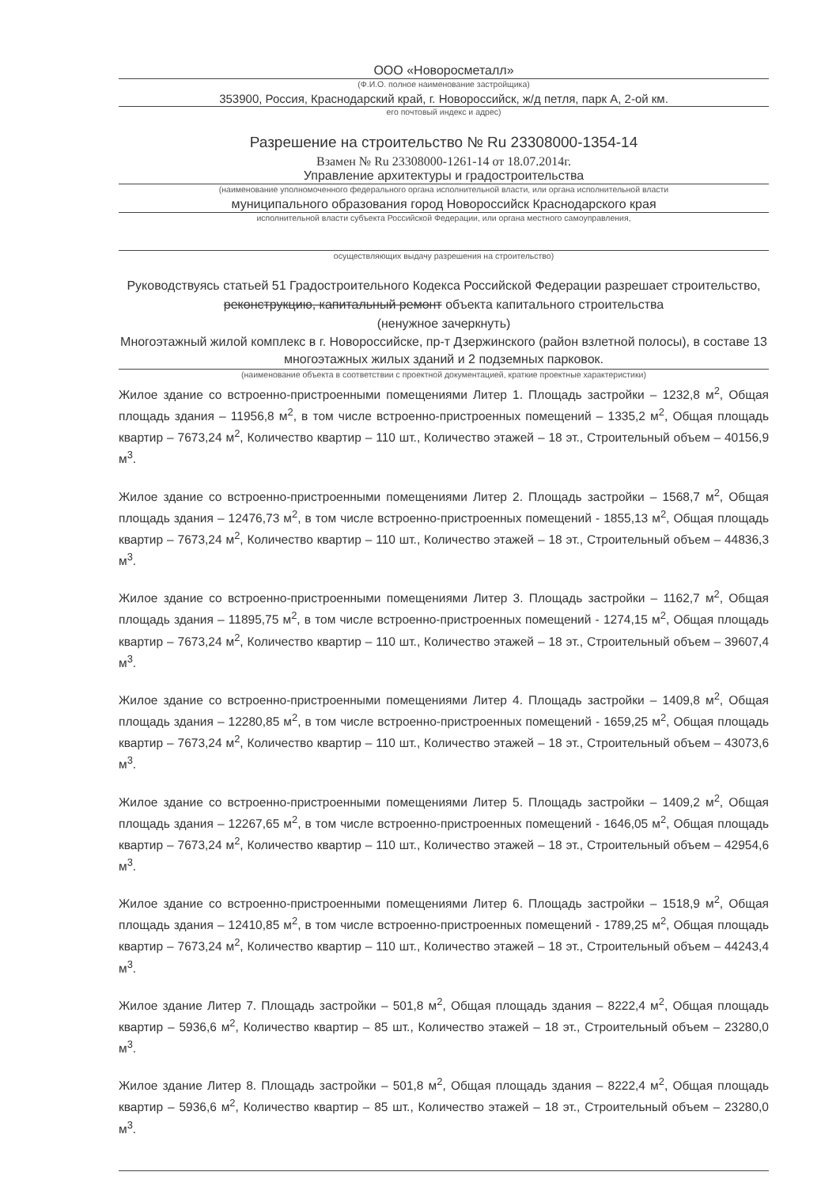ООО «Новоросметалл»
(Ф.И.О. полное наименование застройщика)
353900, Россия, Краснодарский край, г. Новороссийск, ж/д петля, парк А, 2-ой км.
его почтовый индекс и адрес)
Разрешение на строительство № Ru 23308000-1354-14
Взамен № Ru 23308000-1261-14 от 18.07.2014г.
Управление архитектуры и градостроительства
(наименование уполномоченного федерального органа исполнительной власти, или органа исполнительной власти
муниципального образования город Новороссийск Краснодарского края
исполнительной власти субъекта Российской Федерации, или органа местного самоуправления,
осуществляющих выдачу разрешения на строительство)
Руководствуясь статьей 51 Градостроительного Кодекса Российской Федерации разрешает строительство, реконструкцию, капитальный ремонт объекта капитального строительства
(ненужное зачеркнуть)
Многоэтажный жилой комплекс в г. Новороссийске, пр-т Дзержинского (район взлетной полосы), в составе 13 многоэтажных жилых зданий и 2 подземных парковок.
(наименование объекта в соответствии с проектной документацией, краткие проектные характеристики)
Жилое здание со встроенно-пристроенными помещениями Литер 1. Площадь застройки – 1232,8 м<sup>2</sup>, Общая площадь здания – 11956,8 м<sup>2</sup>, в том числе встроенно-пристроенных помещений – 1335,2 м<sup>2</sup>, Общая площадь квартир – 7673,24 м<sup>2</sup>, Количество квартир – 110 шт., Количество этажей – 18 эт., Строительный объем – 40156,9 м<sup>3</sup>.
Жилое здание со встроенно-пристроенными помещениями Литер 2. Площадь застройки – 1568,7 м<sup>2</sup>, Общая площадь здания – 12476,73 м<sup>2</sup>, в том числе встроенно-пристроенных помещений - 1855,13 м<sup>2</sup>, Общая площадь квартир – 7673,24 м<sup>2</sup>, Количество квартир – 110 шт., Количество этажей – 18 эт., Строительный объем – 44836,3 м<sup>3</sup>.
Жилое здание со встроенно-пристроенными помещениями Литер 3. Площадь застройки – 1162,7 м<sup>2</sup>, Общая площадь здания – 11895,75 м<sup>2</sup>, в том числе встроенно-пристроенных помещений - 1274,15 м<sup>2</sup>, Общая площадь квартир – 7673,24 м<sup>2</sup>, Количество квартир – 110 шт., Количество этажей – 18 эт., Строительный объем – 39607,4 м<sup>3</sup>.
Жилое здание со встроенно-пристроенными помещениями Литер 4. Площадь застройки – 1409,8 м<sup>2</sup>, Общая площадь здания – 12280,85 м<sup>2</sup>, в том числе встроенно-пристроенных помещений - 1659,25 м<sup>2</sup>, Общая площадь квартир – 7673,24 м<sup>2</sup>, Количество квартир – 110 шт., Количество этажей – 18 эт., Строительный объем – 43073,6 м<sup>3</sup>.
Жилое здание со встроенно-пристроенными помещениями Литер 5. Площадь застройки – 1409,2 м<sup>2</sup>, Общая площадь здания – 12267,65 м<sup>2</sup>, в том числе встроенно-пристроенных помещений - 1646,05 м<sup>2</sup>, Общая площадь квартир – 7673,24 м<sup>2</sup>, Количество квартир – 110 шт., Количество этажей – 18 эт., Строительный объем – 42954,6 м<sup>3</sup>.
Жилое здание со встроенно-пристроенными помещениями Литер 6. Площадь застройки – 1518,9 м<sup>2</sup>, Общая площадь здания – 12410,85 м<sup>2</sup>, в том числе встроенно-пристроенных помещений - 1789,25 м<sup>2</sup>, Общая площадь квартир – 7673,24 м<sup>2</sup>, Количество квартир – 110 шт., Количество этажей – 18 эт., Строительный объем – 44243,4 м<sup>3</sup>.
Жилое здание Литер 7. Площадь застройки – 501,8 м<sup>2</sup>, Общая площадь здания – 8222,4 м<sup>2</sup>, Общая площадь квартир – 5936,6 м<sup>2</sup>, Количество квартир – 85 шт., Количество этажей – 18 эт., Строительный объем – 23280,0 м<sup>3</sup>.
Жилое здание Литер 8. Площадь застройки – 501,8 м<sup>2</sup>, Общая площадь здания – 8222,4 м<sup>2</sup>, Общая площадь квартир – 5936,6 м<sup>2</sup>, Количество квартир – 85 шт., Количество этажей – 18 эт., Строительный объем – 23280,0 м<sup>3</sup>.